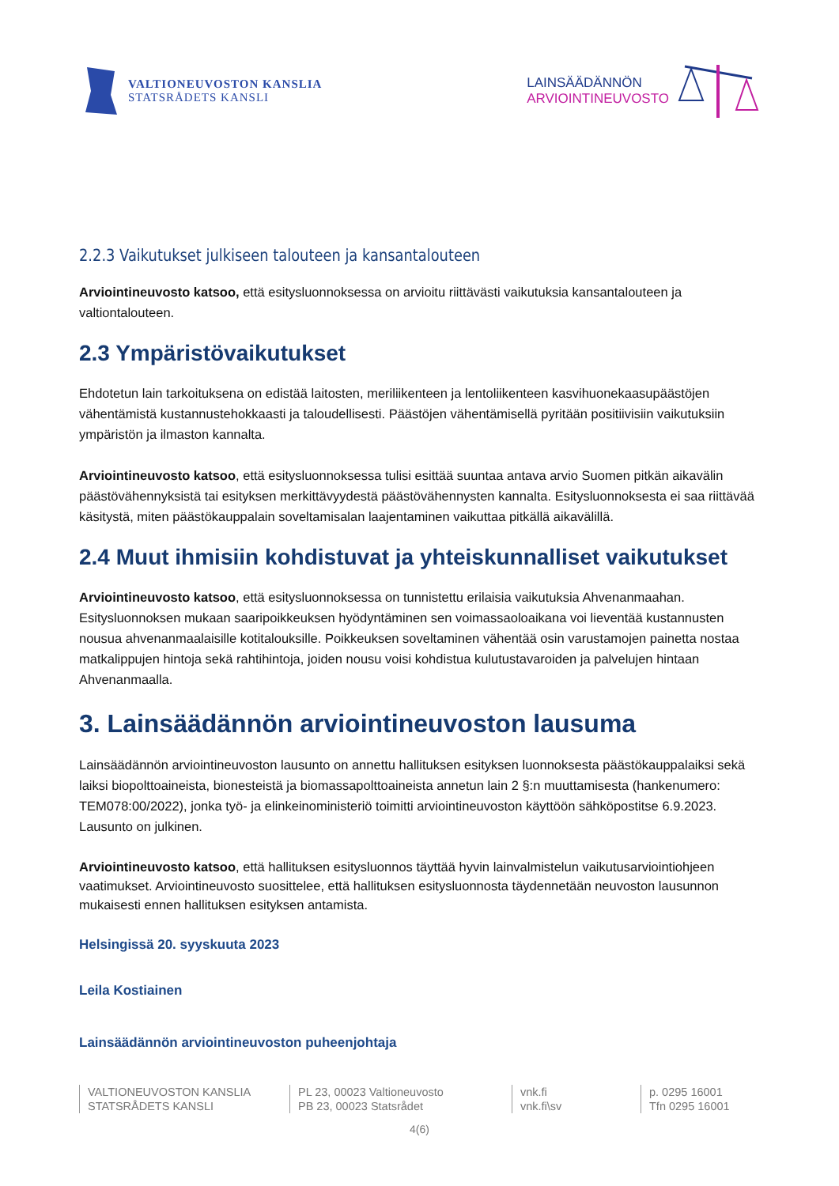VALTIONEUVOSTON KANSLIA
STATSRÅDETS KANSLI
LAINSÄÄDÄNNÖN
ARVIOINTINEUVOSTO
2.2.3 Vaikutukset julkiseen talouteen ja kansantalouteen
Arviointineuvosto katsoo, että esitysluonnoksessa on arvioitu riittävästi vaikutuksia kansantalouteen ja valtiontalouteen.
2.3 Ympäristövaikutukset
Ehdotetun lain tarkoituksena on edistää laitosten, meriliikenteen ja lentoliikenteen kasvihuonekaasupäästöjen vähentämistä kustannustehokkaasti ja taloudellisesti. Päästöjen vähentämisellä pyritään positiivisiin vaikutuksiin ympäristön ja ilmaston kannalta.
Arviointineuvosto katsoo, että esitysluonnoksessa tulisi esittää suuntaa antava arvio Suomen pitkän aikavälin päästövähennyksistä tai esityksen merkittävyydestä päästövähennysten kannalta. Esitysluonnoksesta ei saa riittävää käsitystä, miten päästökauppalain soveltamisalan laajentaminen vaikuttaa pitkällä aikavälillä.
2.4 Muut ihmisiin kohdistuvat ja yhteiskunnalliset vaikutukset
Arviointineuvosto katsoo, että esitysluonnoksessa on tunnistettu erilaisia vaikutuksia Ahvenanmaahan. Esitysluonnoksen mukaan saaripoikkeuksen hyödyntäminen sen voimassaoloaikana voi lieventää kustannusten nousua ahvenanmaalaisille kotitalouksille. Poikkeuksen soveltaminen vähentää osin varustamojen painetta nostaa matkalippujen hintoja sekä rahtihintoja, joiden nousu voisi kohdistua kulutustavaroiden ja palvelujen hintaan Ahvenanmaalla.
3. Lainsäädännön arviointineuvoston lausuma
Lainsäädännön arviointineuvoston lausunto on annettu hallituksen esityksen luonnoksesta päästökauppalaiksi sekä laiksi biopolttoaineista, bionesteistä ja biomassapolttoaineista annetun lain 2 §:n muuttamisesta (hankenumero: TEM078:00/2022), jonka työ- ja elinkeinoministeriö toimitti arviointineuvoston käyttöön sähköpostitse 6.9.2023. Lausunto on julkinen.
Arviointineuvosto katsoo, että hallituksen esitysluonnos täyttää hyvin lainvalmistelun vaikutusarviointiohjeen vaatimukset. Arviointineuvosto suosittelee, että hallituksen esitysluonnosta täydennetään neuvoston lausunnon mukaisesti ennen hallituksen esityksen antamista.
Helsingissä 20. syyskuuta 2023
Leila Kostiainen
Lainsäädännön arviointineuvoston puheenjohtaja
VALTIONEUVOSTON KANSLIA
STATSRÅDETS KANSLI
PL 23, 00023 Valtioneuvosto
PB 23, 00023 Statsrådet
vnk.fi
vnk.fi\sv
p. 0295 16001
Tfn 0295 16001
4(6)